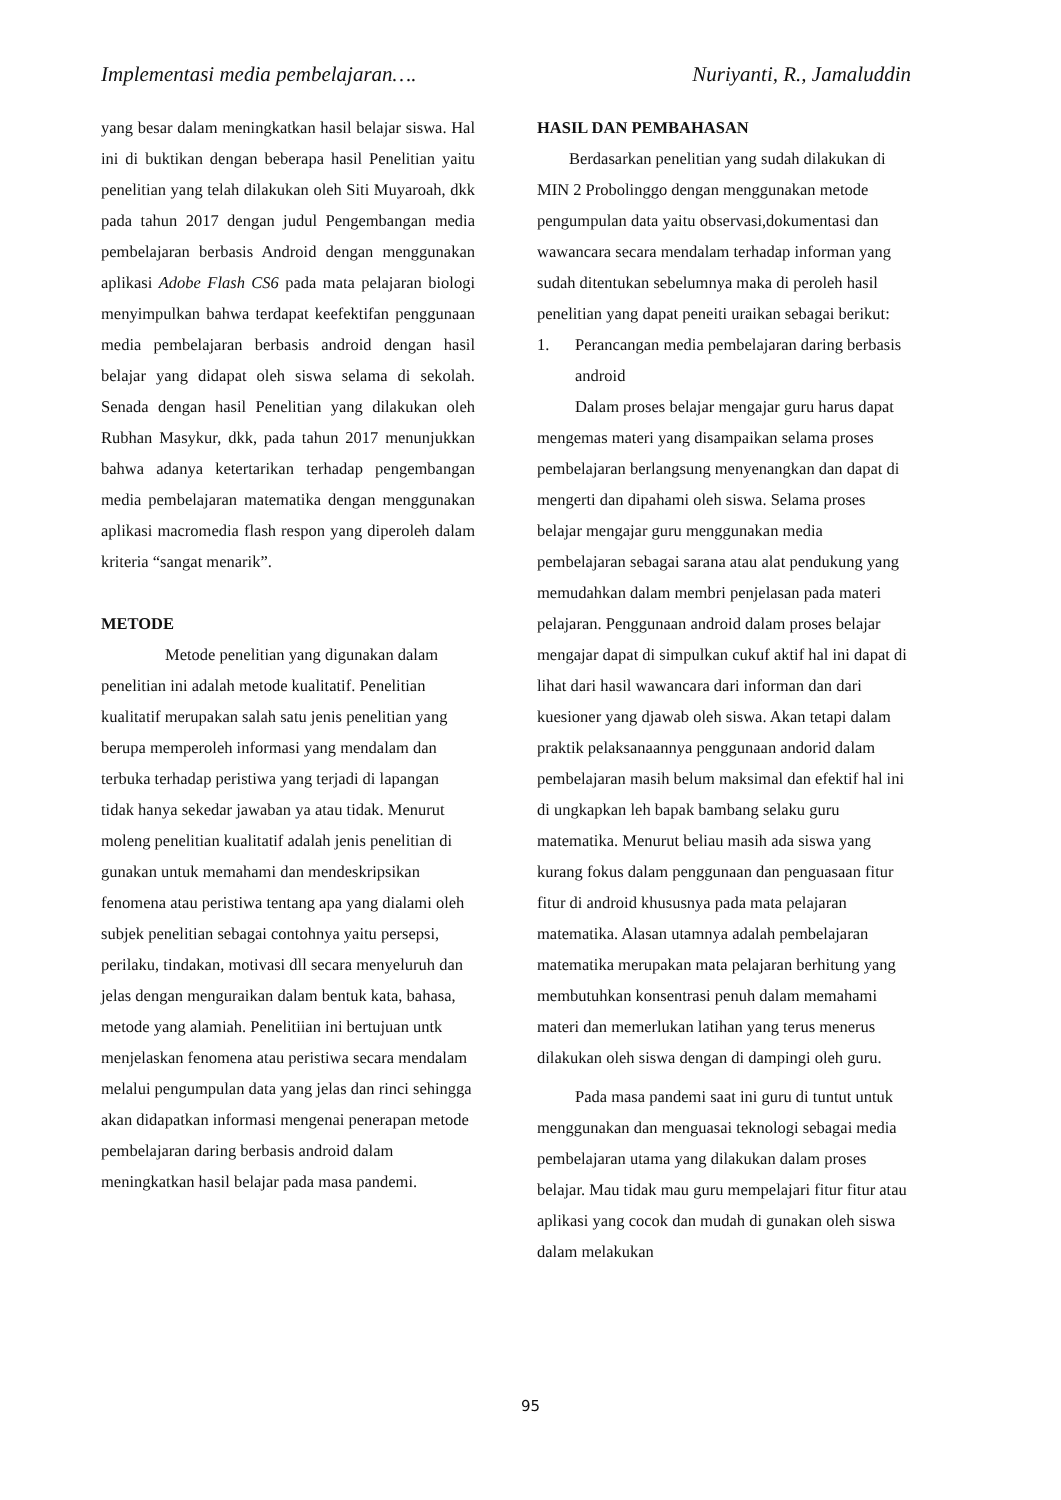Implementasi media pembelajaran…. Nuriyanti, R., Jamaluddin
yang besar dalam meningkatkan hasil belajar siswa. Hal ini di buktikan dengan beberapa hasil Penelitian yaitu penelitian yang telah dilakukan oleh Siti Muyaroah, dkk pada tahun 2017 dengan judul Pengembangan media pembelajaran berbasis Android dengan menggunakan aplikasi Adobe Flash CS6 pada mata pelajaran biologi menyimpulkan bahwa terdapat keefektifan penggunaan media pembelajaran berbasis android dengan hasil belajar yang didapat oleh siswa selama di sekolah. Senada dengan hasil Penelitian yang dilakukan oleh Rubhan Masykur, dkk, pada tahun 2017 menunjukkan bahwa adanya ketertarikan terhadap pengembangan media pembelajaran matematika dengan menggunakan aplikasi macromedia flash respon yang diperoleh dalam kriteria “sangat menarik”.
METODE
Metode penelitian yang digunakan dalam penelitian ini adalah metode kualitatif. Penelitian kualitatif merupakan salah satu jenis penelitian yang berupa memperoleh informasi yang mendalam dan terbuka terhadap peristiwa yang terjadi di lapangan tidak hanya sekedar jawaban ya atau tidak. Menurut moleng penelitian kualitatif adalah jenis penelitian di gunakan untuk memahami dan mendeskripsikan fenomena atau peristiwa tentang apa yang dialami oleh subjek penelitian sebagai contohnya yaitu persepsi, perilaku, tindakan, motivasi dll secara menyeluruh dan jelas dengan menguraikan dalam bentuk kata, bahasa, metode yang alamiah. Penelitiian ini bertujuan untk menjelaskan fenomena atau peristiwa secara mendalam melalui pengumpulan data yang jelas dan rinci sehingga akan didapatkan informasi mengenai penerapan metode pembelajaran daring berbasis android dalam meningkatkan hasil belajar pada masa pandemi.
HASIL DAN PEMBAHASAN
Berdasarkan penelitian yang sudah dilakukan di MIN 2 Probolinggo dengan menggunakan metode pengumpulan data yaitu observasi,dokumentasi dan wawancara secara mendalam terhadap informan yang sudah ditentukan sebelumnya maka di peroleh hasil penelitian yang dapat peneiti uraikan sebagai berikut:
1. Perancangan media pembelajaran daring berbasis android
Dalam proses belajar mengajar guru harus dapat mengemas materi yang disampaikan selama proses pembelajaran berlangsung menyenangkan dan dapat di mengerti dan dipahami oleh siswa. Selama proses belajar mengajar guru menggunakan media pembelajaran sebagai sarana atau alat pendukung yang memudahkan dalam membri penjelasan pada materi pelajaran. Penggunaan android dalam proses belajar mengajar dapat di simpulkan cukuf aktif hal ini dapat di lihat dari hasil wawancara dari informan dan dari kuesioner yang djawab oleh siswa. Akan tetapi dalam praktik pelaksanaannya penggunaan andorid dalam pembelajaran masih belum maksimal dan efektif hal ini di ungkapkan leh bapak bambang selaku guru matematika. Menurut beliau masih ada siswa yang kurang fokus dalam penggunaan dan penguasaan fitur fitur di android khususnya pada mata pelajaran matematika. Alasan utamnya adalah pembelajaran matematika merupakan mata pelajaran berhitung yang membutuhkan konsentrasi penuh dalam memahami materi dan memerlukan latihan yang terus menerus dilakukan oleh siswa dengan di dampingi oleh guru.
Pada masa pandemi saat ini guru di tuntut untuk menggunakan dan menguasai teknologi sebagai media pembelajaran utama yang dilakukan dalam proses belajar. Mau tidak mau guru mempelajari fitur fitur atau aplikasi yang cocok dan mudah di gunakan oleh siswa dalam melakukan
95